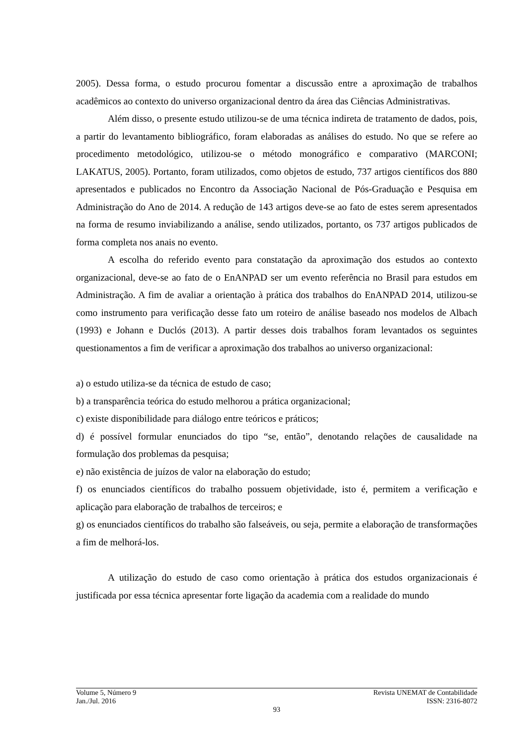2005). Dessa forma, o estudo procurou fomentar a discussão entre a aproximação de trabalhos acadêmicos ao contexto do universo organizacional dentro da área das Ciências Administrativas.
Além disso, o presente estudo utilizou-se de uma técnica indireta de tratamento de dados, pois, a partir do levantamento bibliográfico, foram elaboradas as análises do estudo. No que se refere ao procedimento metodológico, utilizou-se o método monográfico e comparativo (MARCONI; LAKATUS, 2005). Portanto, foram utilizados, como objetos de estudo, 737 artigos científicos dos 880 apresentados e publicados no Encontro da Associação Nacional de Pós-Graduação e Pesquisa em Administração do Ano de 2014. A redução de 143 artigos deve-se ao fato de estes serem apresentados na forma de resumo inviabilizando a análise, sendo utilizados, portanto, os 737 artigos publicados de forma completa nos anais no evento.
A escolha do referido evento para constatação da aproximação dos estudos ao contexto organizacional, deve-se ao fato de o EnANPAD ser um evento referência no Brasil para estudos em Administração. A fim de avaliar a orientação à prática dos trabalhos do EnANPAD 2014, utilizou-se como instrumento para verificação desse fato um roteiro de análise baseado nos modelos de Albach (1993) e Johann e Duclós (2013). A partir desses dois trabalhos foram levantados os seguintes questionamentos a fim de verificar a aproximação dos trabalhos ao universo organizacional:
a) o estudo utiliza-se da técnica de estudo de caso;
b) a transparência teórica do estudo melhorou a prática organizacional;
c) existe disponibilidade para diálogo entre teóricos e práticos;
d) é possível formular enunciados do tipo “se, então”, denotando relações de causalidade na formulação dos problemas da pesquisa;
e) não existência de juízos de valor na elaboração do estudo;
f) os enunciados científicos do trabalho possuem objetividade, isto é, permitem a verificação e aplicação para elaboração de trabalhos de terceiros; e
g) os enunciados científicos do trabalho são falseáveis, ou seja, permite a elaboração de transformações a fim de melhorá-los.
A utilização do estudo de caso como orientação à prática dos estudos organizacionais é justificada por essa técnica apresentar forte ligação da academia com a realidade do mundo
Volume 5, Número 9 Revista UNEMAT de Contabilidade
Jan./Jul. 2016 ISSN: 2316-8072
93